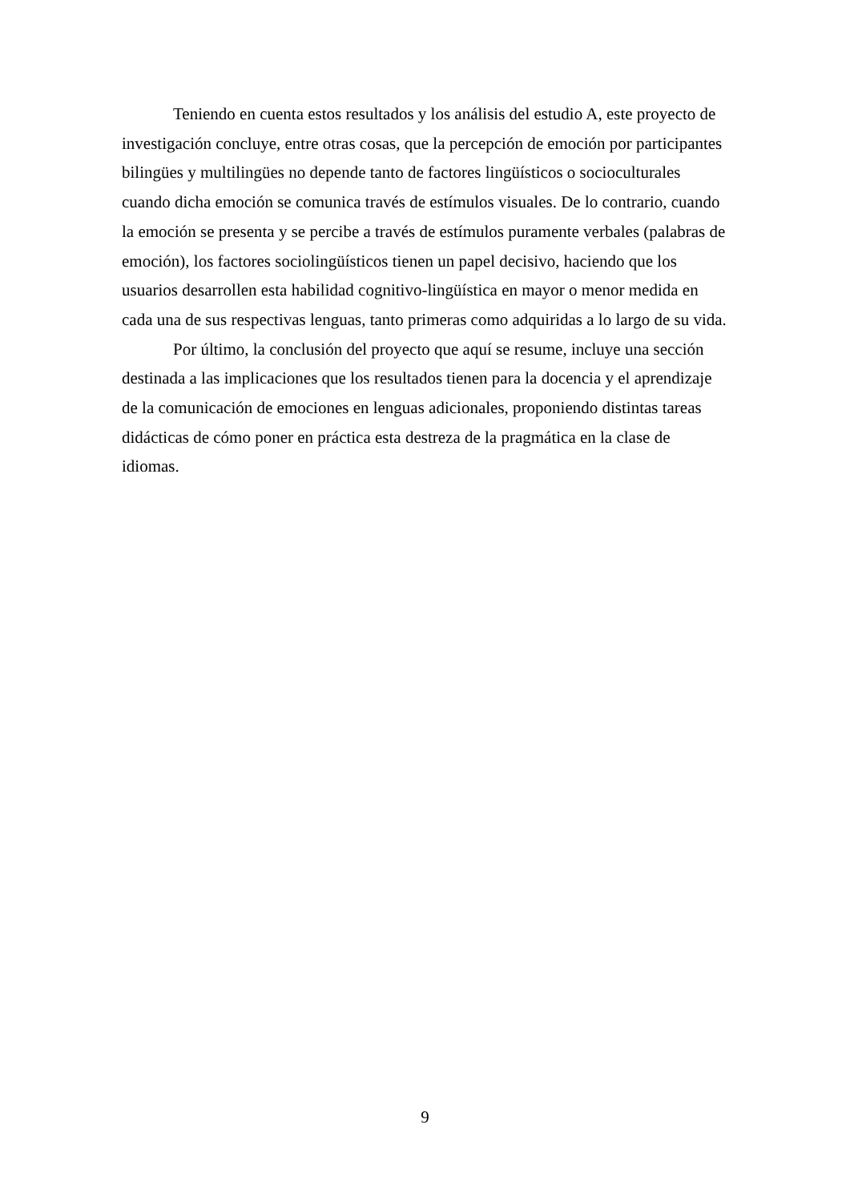Teniendo en cuenta estos resultados y los análisis del estudio A, este proyecto de investigación concluye, entre otras cosas, que la percepción de emoción por participantes bilingües y multilingües no depende tanto de factores lingüísticos o socioculturales cuando dicha emoción se comunica través de estímulos visuales. De lo contrario, cuando la emoción se presenta y se percibe a través de estímulos puramente verbales (palabras de emoción), los factores sociolingüísticos tienen un papel decisivo, haciendo que los usuarios desarrollen esta habilidad cognitivo-lingüística en mayor o menor medida en cada una de sus respectivas lenguas, tanto primeras como adquiridas a lo largo de su vida.
Por último, la conclusión del proyecto que aquí se resume, incluye una sección destinada a las implicaciones que los resultados tienen para la docencia y el aprendizaje de la comunicación de emociones en lenguas adicionales, proponiendo distintas tareas didácticas de cómo poner en práctica esta destreza de la pragmática en la clase de idiomas.
9